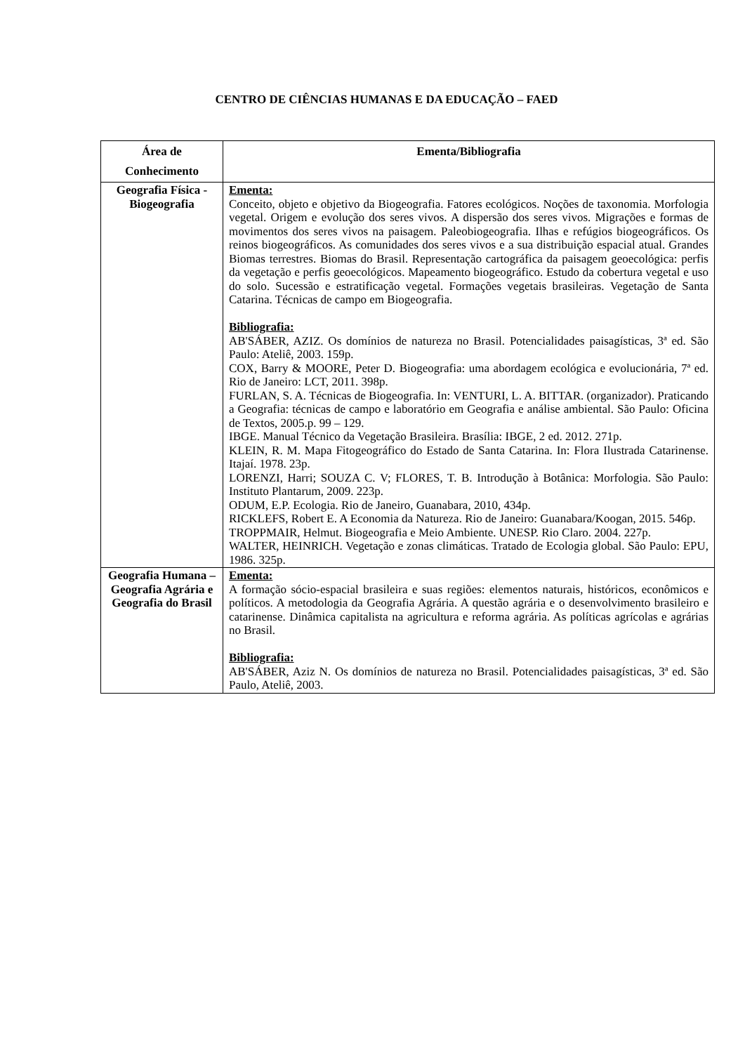CENTRO DE CIÊNCIAS HUMANAS E DA EDUCAÇÃO – FAED
| Área de Conhecimento | Ementa/Bibliografia |
| --- | --- |
| Geografia Física - Biogeografia | Ementa: Conceito, objeto e objetivo da Biogeografia. Fatores ecológicos. Noções de taxonomia. Morfologia vegetal. Origem e evolução dos seres vivos. A dispersão dos seres vivos. Migrações e formas de movimentos dos seres vivos na paisagem. Paleobiogeografia. Ilhas e refúgios biogeográficos. Os reinos biogeográficos. As comunidades dos seres vivos e a sua distribuição espacial atual. Grandes Biomas terrestres. Biomas do Brasil. Representação cartográfica da paisagem geoecológica: perfis da vegetação e perfis geoecológicos. Mapeamento biogeográfico. Estudo da cobertura vegetal e uso do solo. Sucessão e estratificação vegetal. Formações vegetais brasileiras. Vegetação de Santa Catarina. Técnicas de campo em Biogeografia. Bibliografia: AB'SÁBER, AZIZ. Os domínios de natureza no Brasil. Potencialidades paisagísticas, 3ª ed. São Paulo: Ateliê, 2003. 159p. COX, Barry & MOORE, Peter D. Biogeografia: uma abordagem ecológica e evolucionária, 7ª ed. Rio de Janeiro: LCT, 2011. 398p. FURLAN, S. A. Técnicas de Biogeografia. In: VENTURI, L. A. BITTAR. (organizador). Praticando a Geografia: técnicas de campo e laboratório em Geografia e análise ambiental. São Paulo: Oficina de Textos, 2005.p. 99 – 129. IBGE. Manual Técnico da Vegetação Brasileira. Brasília: IBGE, 2 ed. 2012. 271p. KLEIN, R. M. Mapa Fitogeográfico do Estado de Santa Catarina. In: Flora Ilustrada Catarinense. Itajaí. 1978. 23p. LORENZI, Harri; SOUZA C. V; FLORES, T. B. Introdução à Botânica: Morfologia. São Paulo: Instituto Plantarum, 2009. 223p. ODUM, E.P. Ecologia. Rio de Janeiro, Guanabara, 2010, 434p. RICKLEFS, Robert E. A Economia da Natureza. Rio de Janeiro: Guanabara/Koogan, 2015. 546p. TROPPMAIR, Helmut. Biogeografia e Meio Ambiente. UNESP. Rio Claro. 2004. 227p. WALTER, HEINRICH. Vegetação e zonas climáticas. Tratado de Ecologia global. São Paulo: EPU, 1986. 325p. |
| Geografia Humana – Geografia Agrária e Geografia do Brasil | Ementa: A formação sócio-espacial brasileira e suas regiões: elementos naturais, históricos, econômicos e políticos. A metodologia da Geografia Agrária. A questão agrária e o desenvolvimento brasileiro e catarinense. Dinâmica capitalista na agricultura e reforma agrária. As políticas agrícolas e agrárias no Brasil. Bibliografia: AB'SÁBER, Aziz N. Os domínios de natureza no Brasil. Potencialidades paisagísticas, 3ª ed. São Paulo, Ateliê, 2003. |